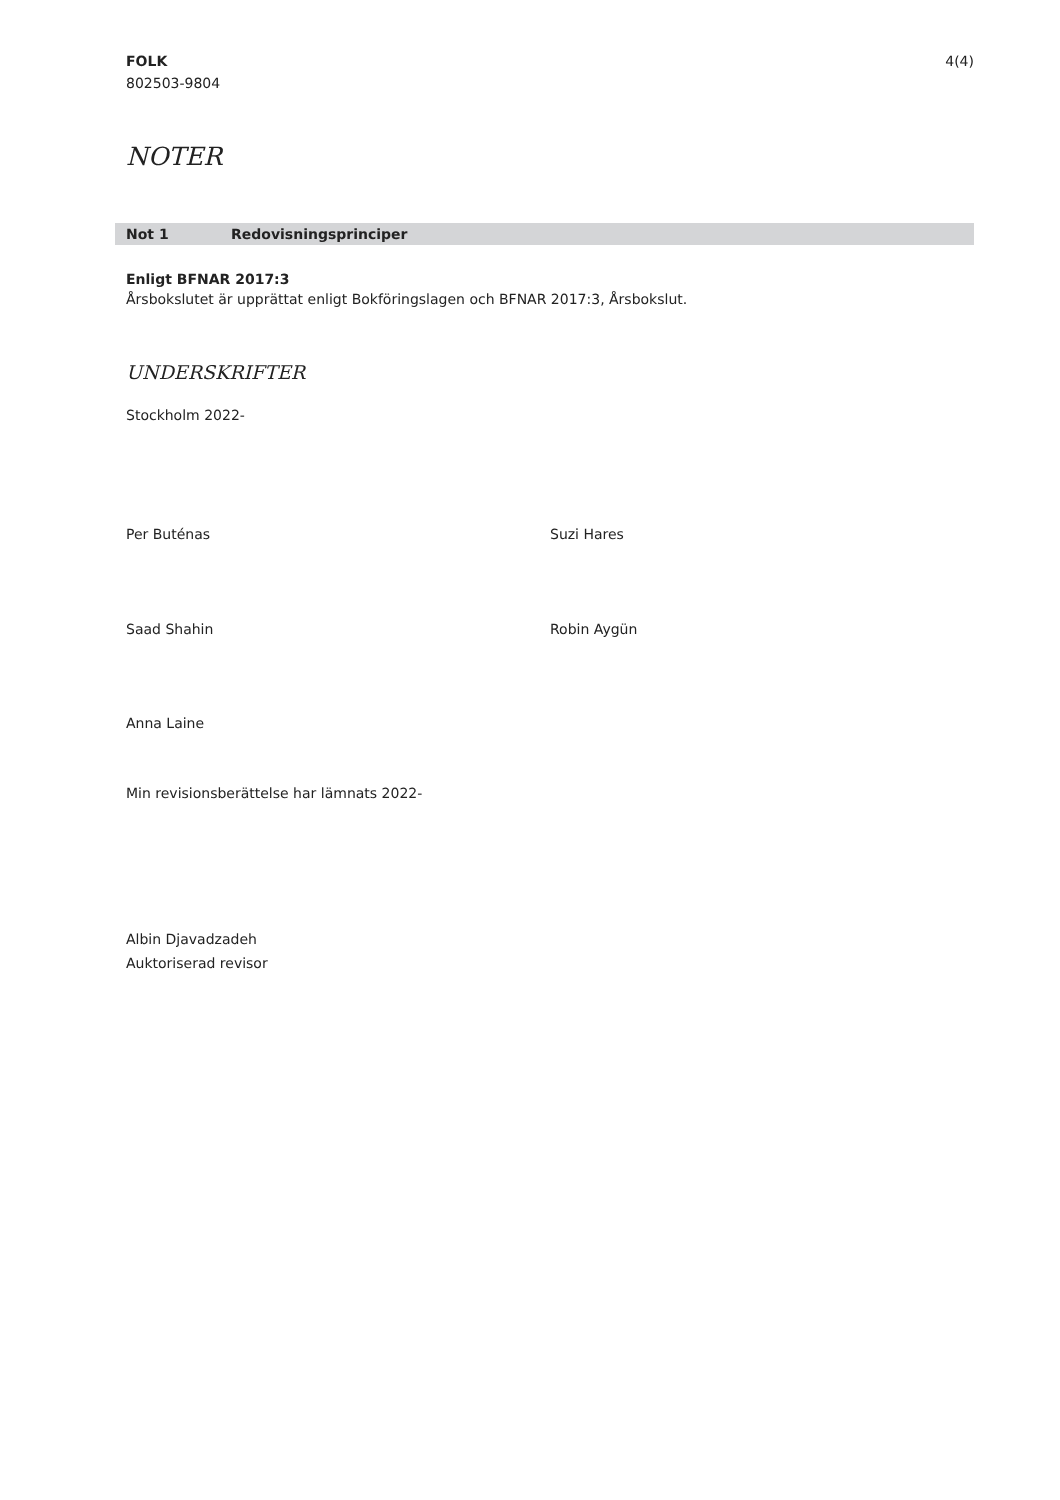FOLK
802503-9804
4(4)
NOTER
Not 1 Redovisningsprinciper
Enligt BFNAR 2017:3
Årsbokslutet är upprättat enligt Bokföringslagen och BFNAR 2017:3, Årsbokslut.
UNDERSKRIFTER
Stockholm 2022-
Per Buténas Suzi Hares
Saad Shahin Robin Aygün
Anna Laine
Min revisionsberättelse har lämnats 2022-
Albin Djavadzadeh
Auktoriserad revisor